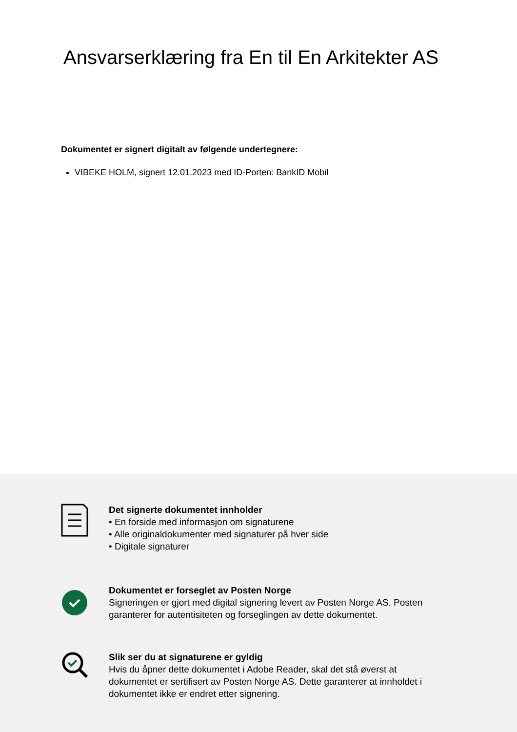Ansvarserklæring fra En til En Arkitekter AS
Dokumentet er signert digitalt av følgende undertegnere:
VIBEKE HOLM, signert 12.01.2023 med ID-Porten: BankID Mobil
Det signerte dokumentet innholder
• En forside med informasjon om signaturene
• Alle originaldokumenter med signaturer på hver side
• Digitale signaturer
Dokumentet er forseglet av Posten Norge
Signeringen er gjort med digital signering levert av Posten Norge AS. Posten
garanterer for autentisiteten og forseglingen av dette dokumentet.
Slik ser du at signaturene er gyldig
Hvis du åpner dette dokumentet i Adobe Reader, skal det stå øverst at
dokumentet er sertifisert av Posten Norge AS. Dette garanterer at innholdet i
dokumentet ikke er endret etter signering.